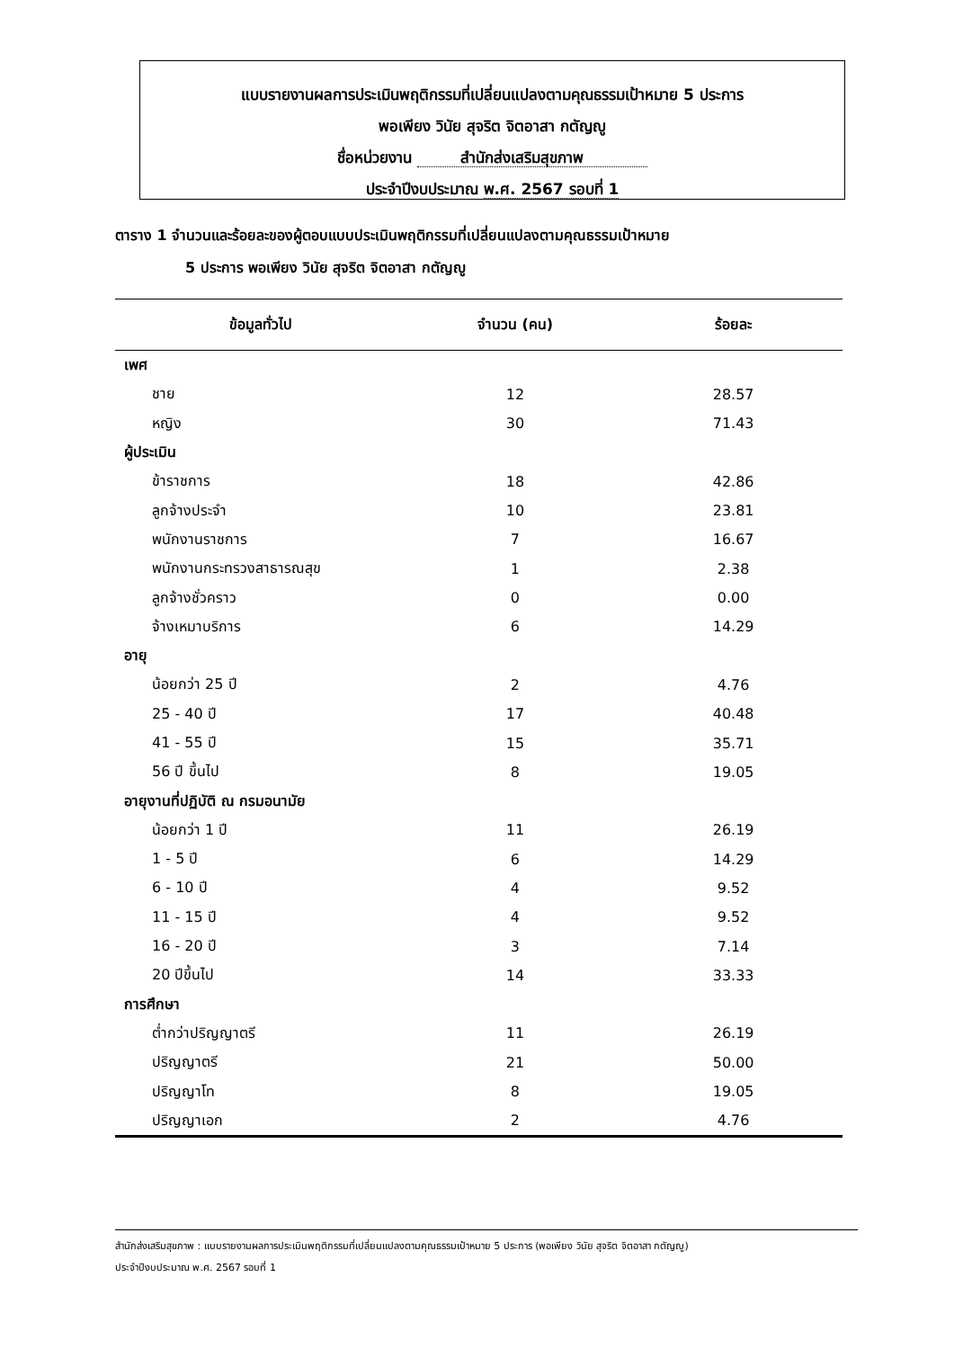แบบรายงานผลการประเมินพฤติกรรมที่เปลี่ยนแปลงตามคุณธรรมเป้าหมาย 5 ประการ
พอเพียง วินัย สุจริต จิตอาสา กตัญญู
ชื่อหน่วยงาน สำนักส่งเสริมสุขภาพ
ประจำปีงบประมาณ พ.ศ. 2567 รอบที่ 1
ตาราง 1 จำนวนและร้อยละของผู้ตอบแบบประเมินพฤติกรรมที่เปลี่ยนแปลงตามคุณธรรมเป้าหมาย
5 ประการ พอเพียง วินัย สุจริต จิตอาสา กตัญญู
| ข้อมูลทั่วไป | จำนวน (คน) | ร้อยละ |
| --- | --- | --- |
| เพศ | | |
| ชาย | 12 | 28.57 |
| หญิง | 30 | 71.43 |
| ผู้ประเมิน | | |
| ข้าราชการ | 18 | 42.86 |
| ลูกจ้างประจำ | 10 | 23.81 |
| พนักงานราชการ | 7 | 16.67 |
| พนักงานกระทรวงสาธารณสุข | 1 | 2.38 |
| ลูกจ้างชั่วคราว | 0 | 0.00 |
| จ้างเหมาบริการ | 6 | 14.29 |
| อายุ | | |
| น้อยกว่า 25 ปี | 2 | 4.76 |
| 25 - 40 ปี | 17 | 40.48 |
| 41 - 55 ปี | 15 | 35.71 |
| 56 ปี ขึ้นไป | 8 | 19.05 |
| อายุงานที่ปฏิบัติ ณ กรมอนามัย | | |
| น้อยกว่า 1 ปี | 11 | 26.19 |
| 1 - 5 ปี | 6 | 14.29 |
| 6 - 10 ปี | 4 | 9.52 |
| 11 - 15 ปี | 4 | 9.52 |
| 16 - 20 ปี | 3 | 7.14 |
| 20 ปีขึ้นไป | 14 | 33.33 |
| การศึกษา | | |
| ต่ำกว่าปริญญาตรี | 11 | 26.19 |
| ปริญญาตรี | 21 | 50.00 |
| ปริญญาโท | 8 | 19.05 |
| ปริญญาเอก | 2 | 4.76 |
สำนักส่งเสริมสุขภาพ : แบบรายงานผลการประเมินพฤติกรรมที่เปลี่ยนแปลงตามคุณธรรมเป้าหมาย 5 ประการ (พอเพียง วินัย สุจริต จิตอาสา กตัญญู)
ประจำปีงบประมาณ พ.ศ. 2567 รอบที่ 1